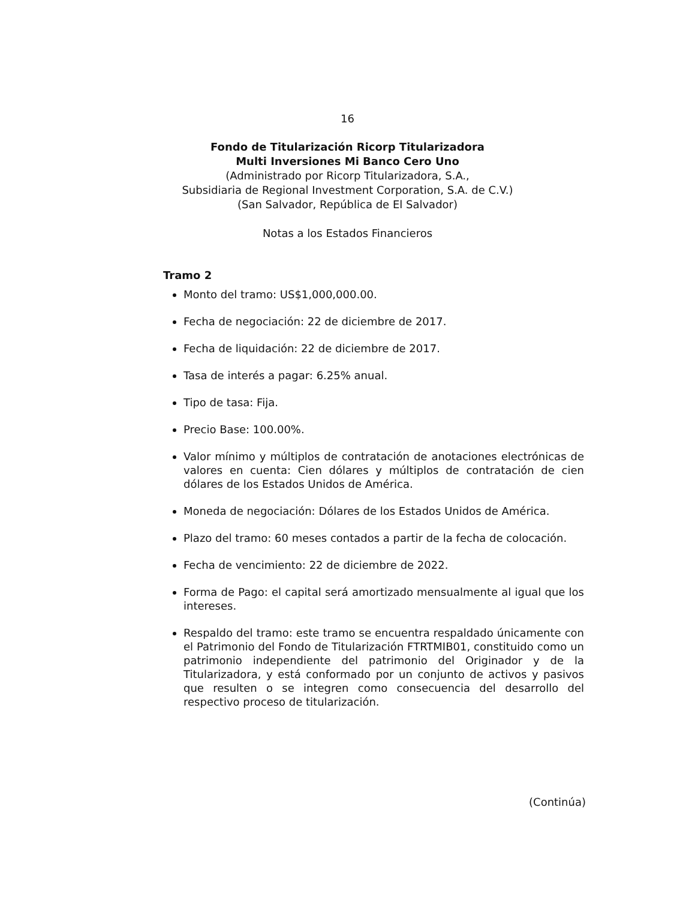16
Fondo de Titularización Ricorp Titularizadora
Multi Inversiones Mi Banco Cero Uno
(Administrado por Ricorp Titularizadora, S.A.,
Subsidiaria de Regional Investment Corporation, S.A. de C.V.)
(San Salvador, República de El Salvador)
Notas a los Estados Financieros
Tramo 2
Monto del tramo: US$1,000,000.00.
Fecha de negociación: 22 de diciembre de 2017.
Fecha de liquidación: 22 de diciembre de 2017.
Tasa de interés a pagar: 6.25% anual.
Tipo de tasa: Fija.
Precio Base: 100.00%.
Valor mínimo y múltiplos de contratación de anotaciones electrónicas de valores en cuenta: Cien dólares y múltiplos de contratación de cien dólares de los Estados Unidos de América.
Moneda de negociación: Dólares de los Estados Unidos de América.
Plazo del tramo: 60 meses contados a partir de la fecha de colocación.
Fecha de vencimiento: 22 de diciembre de 2022.
Forma de Pago: el capital será amortizado mensualmente al igual que los intereses.
Respaldo del tramo: este tramo se encuentra respaldado únicamente con el Patrimonio del Fondo de Titularización FTRTMIB01, constituido como un patrimonio independiente del patrimonio del Originador y de la Titularizadora, y está conformado por un conjunto de activos y pasivos que resulten o se integren como consecuencia del desarrollo del respectivo proceso de titularización.
(Continúa)